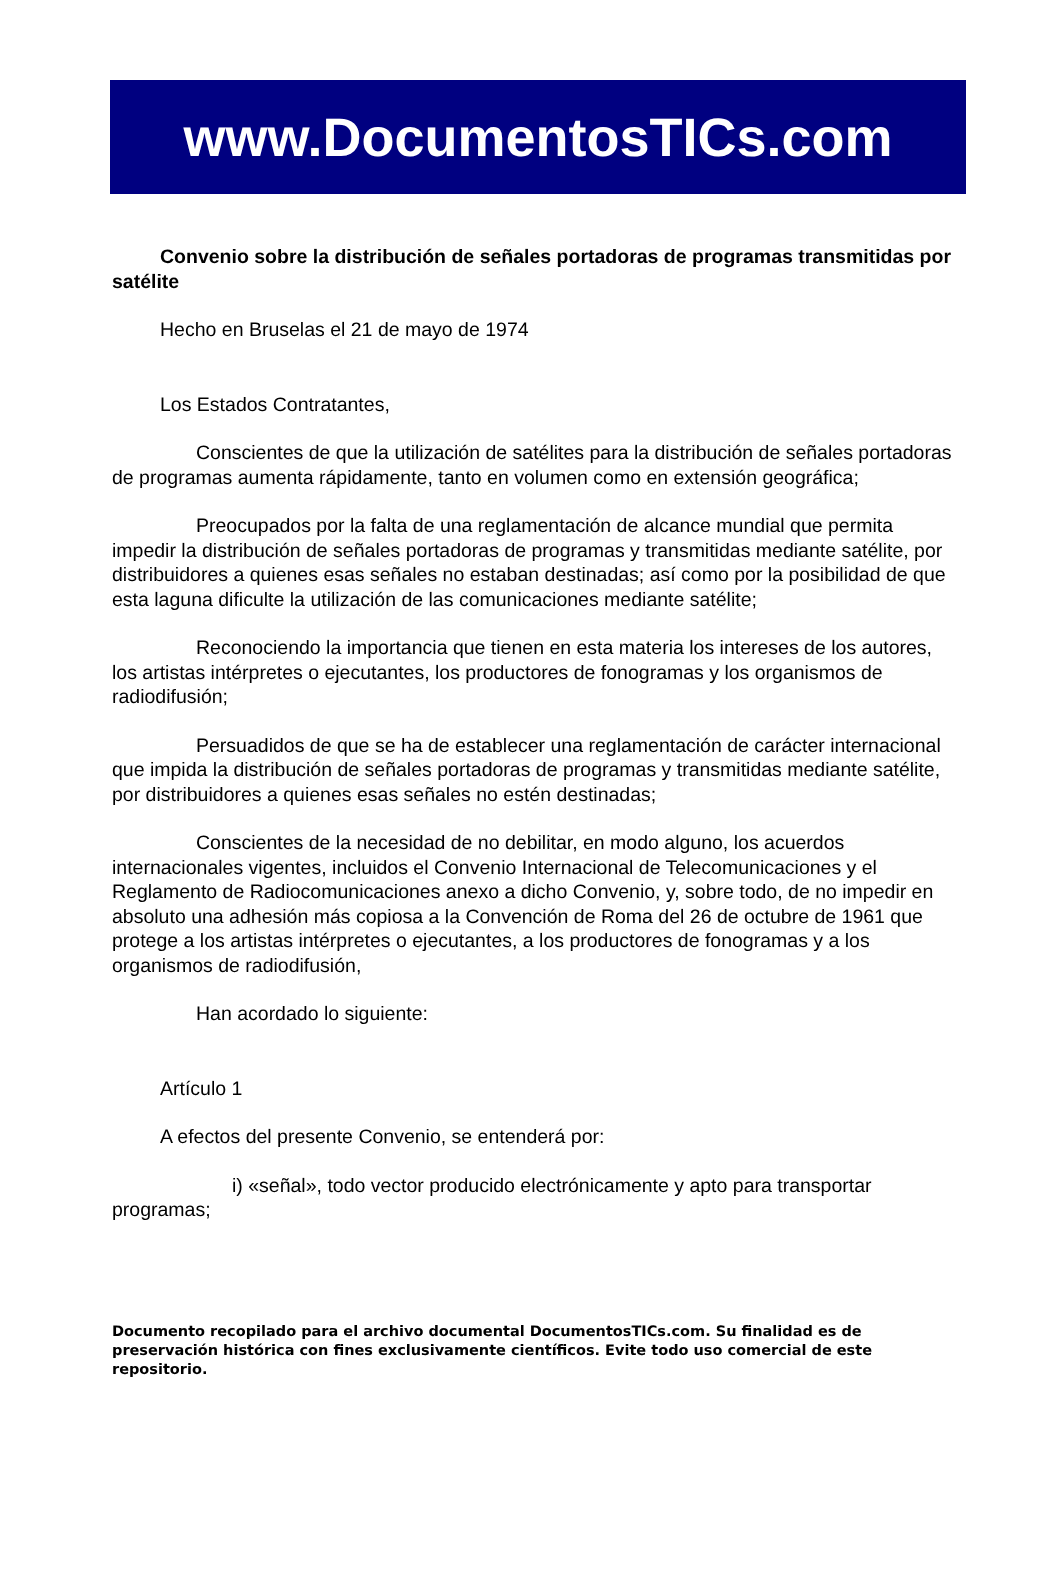www.DocumentosTICs.com
Convenio sobre la distribución de señales portadoras de programas transmitidas por satélite
Hecho en Bruselas el 21 de mayo de 1974
Los Estados Contratantes,
Conscientes de que la utilización de satélites para la distribución de señales portadoras de programas aumenta rápidamente, tanto en volumen como en extensión geográfica;
Preocupados por la falta de una reglamentación de alcance mundial que permita impedir la distribución de señales portadoras de programas y transmitidas mediante satélite, por distribuidores a quienes esas señales no estaban destinadas; así como por la posibilidad de que esta laguna dificulte la utilización de las comunicaciones mediante satélite;
Reconociendo la importancia que tienen en esta materia los intereses de los autores, los artistas intérpretes o ejecutantes, los productores de fonogramas y los organismos de radiodifusión;
Persuadidos de que se ha de establecer una reglamentación de carácter internacional que impida la distribución de señales portadoras de programas y transmitidas mediante satélite, por distribuidores a quienes esas señales no estén destinadas;
Conscientes de la necesidad de no debilitar, en modo alguno, los acuerdos internacionales vigentes, incluidos el Convenio Internacional de Telecomunicaciones y el Reglamento de Radiocomunicaciones anexo a dicho Convenio, y, sobre todo, de no impedir en absoluto una adhesión más copiosa a la Convención de Roma del 26 de octubre de 1961 que protege a los artistas intérpretes o ejecutantes, a los productores de fonogramas y a los organismos de radiodifusión,
Han acordado lo siguiente:
Artículo 1
A efectos del presente Convenio, se entenderá por:
i) «señal», todo vector producido electrónicamente y apto para transportar programas;
Documento recopilado para el archivo documental DocumentosTICs.com. Su finalidad es de preservación histórica con fines exclusivamente científicos. Evite todo uso comercial de este repositorio.